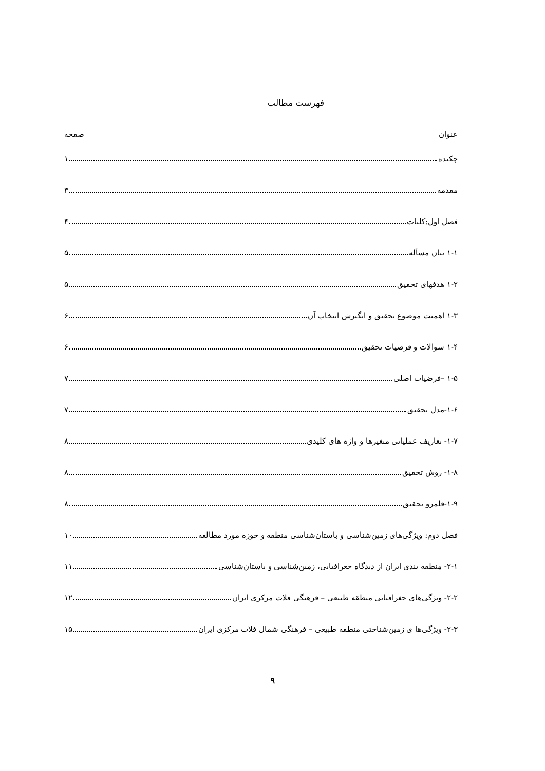فهرست مطالب
عنوان صفحه
چکیده ۱
مقدمه ۳
فصل اول:کلیات ۴
۱-۱ بیان مسآله ۵
۱-۲ هدفهای تحقیق ۵
۱-۳ اهمیت موضوع تحقیق و انگیزش انتخاب آن ۶
۱-۴ سوالات و فرضیات تحقیق ۶
۱-۵ –فرضیات اصلی ۷
۱-۶-مدل تحقیق ۷
۱-۷- تعاریف عملیاتی متغیرها و واژه های کلیدی ۸
۱-۸- روش تحقیق ۸
۱-۹-قلمرو تحقیق ۸
فصل دوم: ویژگی‌های زمین‌شناسی و باستان‌شناسی منطقه و حوزه مورد مطالعه ۱۰
۲-۱- منطقه بندی ایران از دیدگاه جغرافیایی، زمین‌شناسی و باستان‌شناسی ۱۱
۲-۲- ویژگی‌های جغرافیایی منطقه طبیعی – فرهنگی فلات مرکزی ایران ۱۲
۲-۳- ویژگی‌ها ی زمین‌شناختی منطقه طبیعی – فرهنگی شمال فلات مرکزی ایران ۱۵
۹